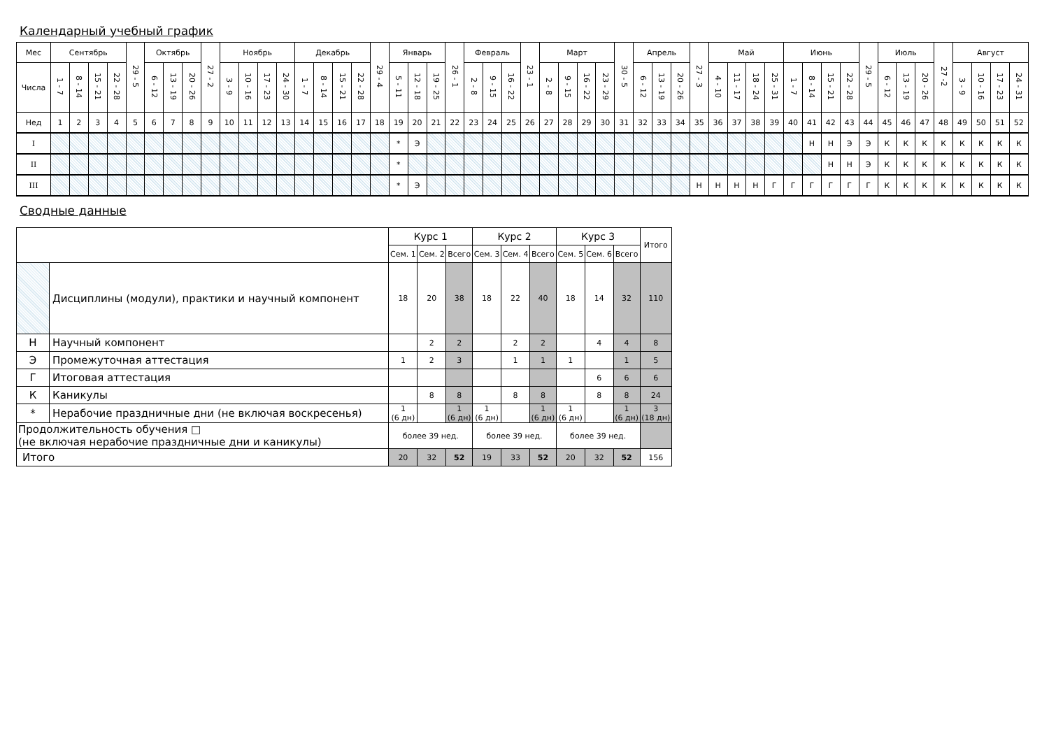Календарный учебный график
| Мес | Сентябрь | | | | 29 - 5 | Октябрь | | | 27 - 2 | Ноябрь | | | | Декабрь | | | | 29 - 4 | Январь | | | 26 - 1 | Февраль | | | 23 - 1 | Март | | | | 30 - 5 | Апрель | | | 27 - 3 | Май | | | | Июнь | | | | 29 - 5 | Июль | | | 27 -2 | Август | | | |
| Числа | 1 - 7 | 8 - 14 | 15 - 21 | 22 - 28 | | 6 - 12 | 13 - 19 | 20 - 26 | | 3 - 9 | 10 - 16 | 17 - 23 | 24 - 30 | 1 - 7 | 8 - 14 | 15 - 21 | 22 - 28 | | 5 - 11 | 12 - 18 | 19 - 25 | | 2 - 8 | 9 - 15 | 16 - 22 | | 2 - 8 | 9 - 15 | 16 - 22 | 23 - 29 | | 6 - 12 | 13 - 19 | 20 - 26 | | 4 - 10 | 11 - 17 | 18 - 24 | 25 - 31 | 1 - 7 | 8 - 14 | 15 - 21 | 22 - 28 | | 6 - 12 | 13 - 19 | 20 - 26 | | 3 - 9 | 10 - 16 | 17 - 23 | 24 - 31 |
| Нед | 1 | 2 | 3 | 4 | 5 | 6 | 7 | 8 | 9 | 10 | 11 | 12 | 13 | 14 | 15 | 16 | 17 | 18 | 19 | 20 | 21 | 22 | 23 | 24 | 25 | 26 | 27 | 28 | 29 | 30 | 31 | 32 | 33 | 34 | 35 | 36 | 37 | 38 | 39 | 40 | 41 | 42 | 43 | 44 | 45 | 46 | 47 | 48 | 49 | 50 | 51 | 52 |
| I | | | | | | | | | | | | | | | | | | | * | Э | | | | | | | | | | | | | | | | | | | | | Н | Н | Э | Э | К | К | К | К | К | К | К | К |
| II | | | | | | | | | | | | | | | | | | | * | | | | | | | | | | | | | | | | | | | | | | | Н | Н | Э | К | К | К | К | К | К | К | К |
| III | | | | | | | | | | | | | | | | | | | * | Э | | | | | | | | | | | | | | | Н | Н | Н | Н | Г | Г | Г | Г | Г | Г | К | К | К | К | К | К | К | К |
Сводные данные
| | | Курс 1 | | | Курс 2 | | | Курс 3 | | | Итого |
| | | Сем. 1 | Сем. 2 | Всего | Сем. 3 | Сем. 4 | Всего | Сем. 5 | Сем. 6 | Всего | |
| | Дисциплины (модули), практики и научный компонент | 18 | 20 | 38 | 18 | 22 | 40 | 18 | 14 | 32 | 110 |
| Н | Научный компонент | | 2 | 2 | | 2 | 2 | | 4 | 4 | 8 |
| Э | Промежуточная аттестация | 1 | 2 | 3 | | 1 | 1 | 1 | | 1 | 5 |
| Г | Итоговая аттестация | | | | | | | | 6 | 6 | 6 |
| К | Каникулы | | 8 | 8 | | 8 | 8 | | 8 | 8 | 24 |
| * | Нерабочие праздничные дни (не включая воскресенья) | 1 (6 дн) | | 1 (6 дн) | 1 (6 дн) | | 1 (6 дн) | 1 (6 дн) | | 1 (6 дн) | 3 (18 дн) |
| Продолжительность обучения □ (не включая нерабочие праздничные дни и каникулы) | | более 39 нед. | | | более 39 нед. | | | более 39 нед. | | | |
| Итого | | 20 | 32 | 52 | 19 | 33 | 52 | 20 | 32 | 52 | 156 |